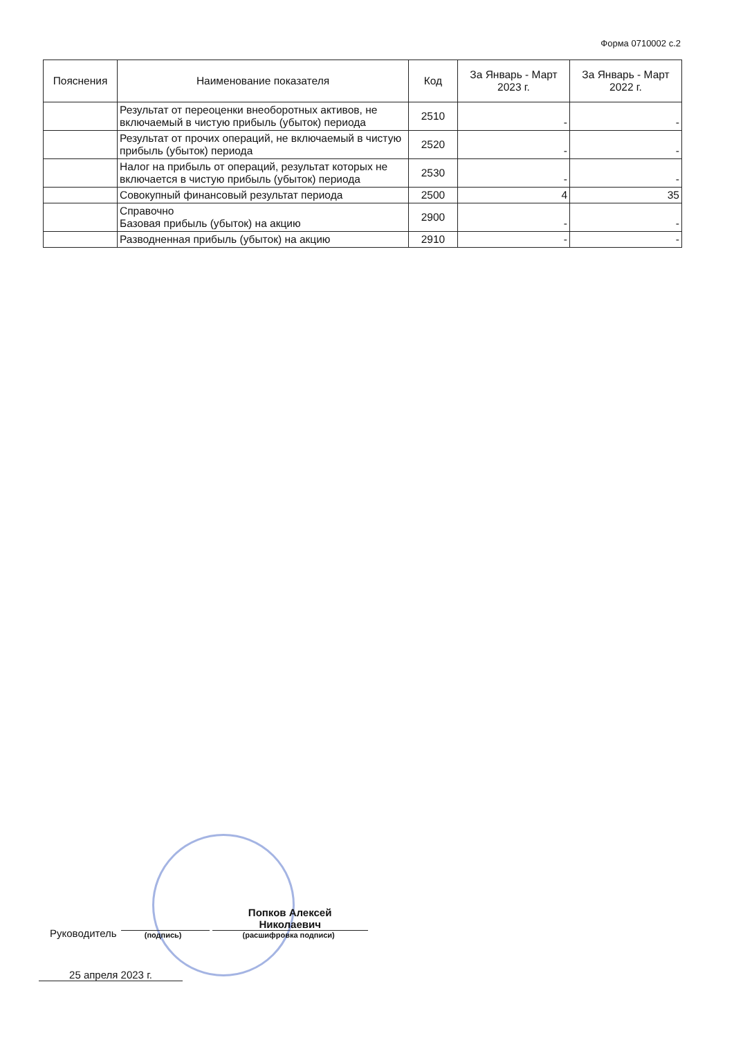Форма 0710002 с.2
| Пояснения | Наименование показателя | Код | За Январь - Март 2023 г. | За Январь - Март 2022 г. |
| --- | --- | --- | --- | --- |
| | Результат от переоценки внеоборотных активов, не включаемый в чистую прибыль (убыток) периода | 2510 | - | - |
| | Результат от прочих операций, не включаемый в чистую прибыль (убыток) периода | 2520 | - | - |
| | Налог на прибыль от операций, результат которых не включается в чистую прибыль (убыток) периода | 2530 | - | - |
| | Совокупный финансовый результат периода | 2500 | 4 | 35 |
| | Справочно Базовая прибыль (убыток) на акцию | 2900 | - | - |
| | Разводненная прибыль (убыток) на акцию | 2910 | - | - |
Руководитель
(подпись)
Попков Алексей
Николаевич
(расшифровка подписи)
25 апреля 2023 г.